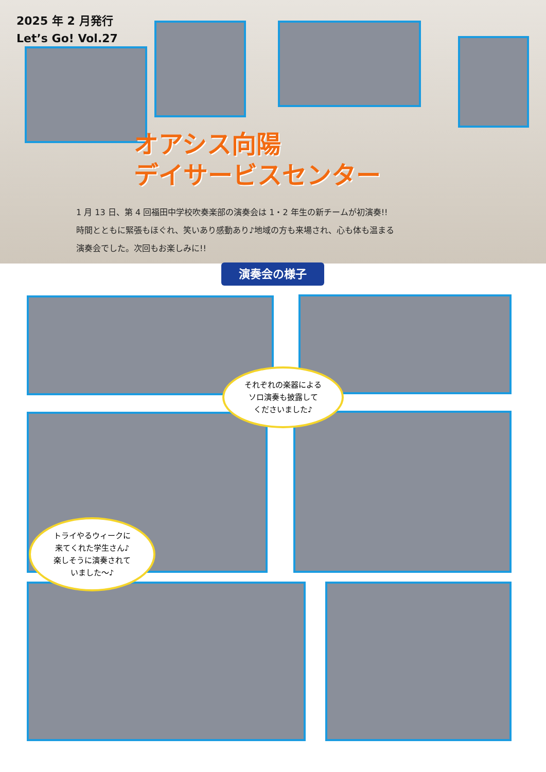2025 年 2 月発行
Let’s Go! Vol.27
オアシス向陽
デイサービスセンター
1 月 13 日、第 4 回福田中学校吹奏楽部の演奏会は 1・2 年生の新チームが初演奏!!
時間とともに緊張もほぐれ、笑いあり感動あり♪地域の方も来場され、心も体も温まる
演奏会でした。次回もお楽しみに!!
演奏会の様子
それぞれの楽器による
ソロ演奏も披露して
くださいました♪
トライやるウィークに
来てくれた学生さん♪
楽しそうに演奏されて
いました～♪